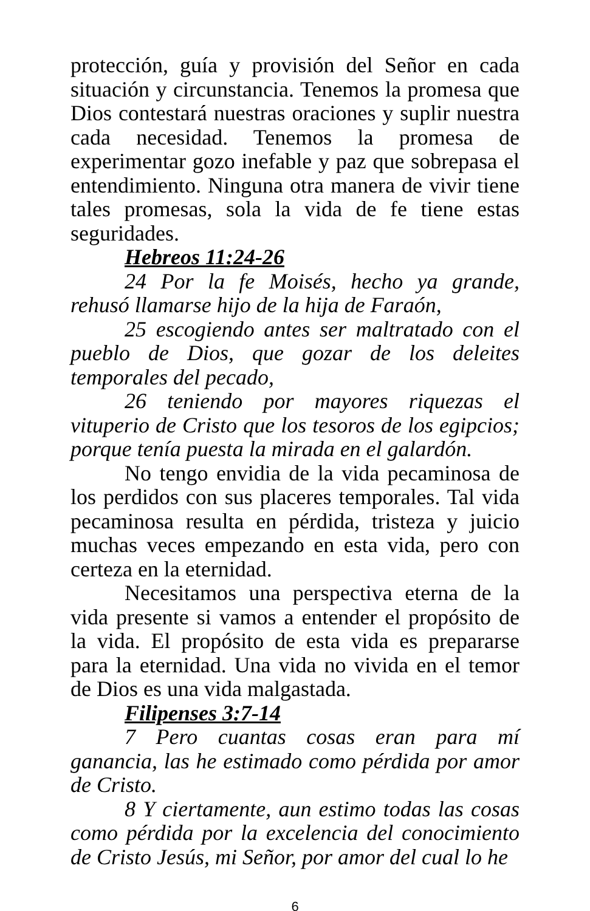protección, guía y provisión del Señor en cada situación y circunstancia. Tenemos la promesa que Dios contestará nuestras oraciones y suplir nuestra cada necesidad. Tenemos la promesa de experimentar gozo inefable y paz que sobrepasa el entendimiento. Ninguna otra manera de vivir tiene tales promesas, sola la vida de fe tiene estas seguridades.
Hebreos 11:24-26
24 Por la fe Moisés, hecho ya grande, rehusó llamarse hijo de la hija de Faraón,
25 escogiendo antes ser maltratado con el pueblo de Dios, que gozar de los deleites temporales del pecado,
26 teniendo por mayores riquezas el vituperio de Cristo que los tesoros de los egipcios; porque tenía puesta la mirada en el galardón.
No tengo envidia de la vida pecaminosa de los perdidos con sus placeres temporales. Tal vida pecaminosa resulta en pérdida, tristeza y juicio muchas veces empezando en esta vida, pero con certeza en la eternidad.
Necesitamos una perspectiva eterna de la vida presente si vamos a entender el propósito de la vida. El propósito de esta vida es prepararse para la eternidad. Una vida no vivida en el temor de Dios es una vida malgastada.
Filipenses 3:7-14
7 Pero cuantas cosas eran para mí ganancia, las he estimado como pérdida por amor de Cristo.
8 Y ciertamente, aun estimo todas las cosas como pérdida por la excelencia del conocimiento de Cristo Jesús, mi Señor, por amor del cual lo he
6